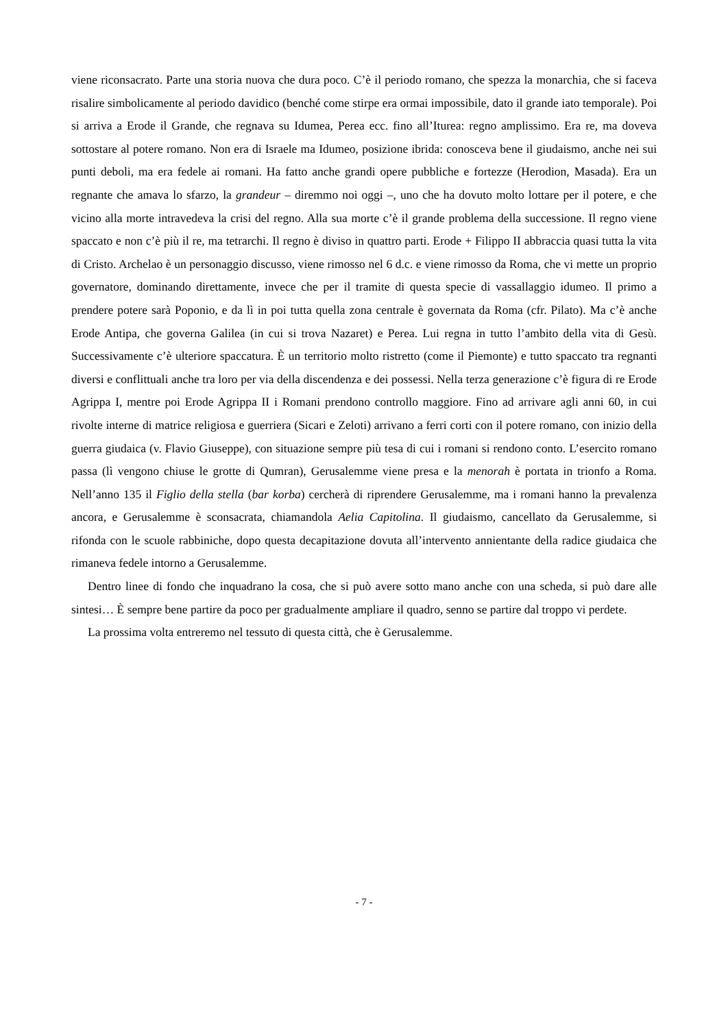viene riconsacrato. Parte una storia nuova che dura poco. C’è il periodo romano, che spezza la monarchia, che si faceva risalire simbolicamente al periodo davidico (benché come stirpe era ormai impossibile, dato il grande iato temporale). Poi si arriva a Erode il Grande, che regnava su Idumea, Perea ecc. fino all’Iturea: regno amplissimo. Era re, ma doveva sottostare al potere romano. Non era di Israele ma Idumeo, posizione ibrida: conosceva bene il giudaismo, anche nei sui punti deboli, ma era fedele ai romani. Ha fatto anche grandi opere pubbliche e fortezze (Herodion, Masada). Era un regnante che amava lo sfarzo, la grandeur – diremmo noi oggi –, uno che ha dovuto molto lottare per il potere, e che vicino alla morte intravedeva la crisi del regno. Alla sua morte c’è il grande problema della successione. Il regno viene spaccato e non c’è più il re, ma tetrarchi. Il regno è diviso in quattro parti. Erode + Filippo II abbraccia quasi tutta la vita di Cristo. Archelao è un personaggio discusso, viene rimosso nel 6 d.c. e viene rimosso da Roma, che vi mette un proprio governatore, dominando direttamente, invece che per il tramite di questa specie di vassallaggio idumeo. Il primo a prendere potere sarà Poponio, e da lì in poi tutta quella zona centrale è governata da Roma (cfr. Pilato). Ma c’è anche Erode Antipa, che governa Galilea (in cui si trova Nazaret) e Perea. Lui regna in tutto l’ambito della vita di Gesù. Successivamente c’è ulteriore spaccatura. È un territorio molto ristretto (come il Piemonte) e tutto spaccato tra regnanti diversi e conflittuali anche tra loro per via della discendenza e dei possessi. Nella terza generazione c’è figura di re Erode Agrippa I, mentre poi Erode Agrippa II i Romani prendono controllo maggiore. Fino ad arrivare agli anni 60, in cui rivolte interne di matrice religiosa e guerriera (Sicari e Zeloti) arrivano a ferri corti con il potere romano, con inizio della guerra giudaica (v. Flavio Giuseppe), con situazione sempre più tesa di cui i romani si rendono conto. L’esercito romano passa (lì vengono chiuse le grotte di Qumran), Gerusalemme viene presa e la menorah è portata in trionfo a Roma. Nell’anno 135 il Figlio della stella (bar korba) cercherà di riprendere Gerusalemme, ma i romani hanno la prevalenza ancora, e Gerusalemme è sconsacrata, chiamandola Aelia Capitolina. Il giudaismo, cancellato da Gerusalemme, si rifonda con le scuole rabbiniche, dopo questa decapitazione dovuta all’intervento annientante della radice giudaica che rimaneva fedele intorno a Gerusalemme.
Dentro linee di fondo che inquadrano la cosa, che si può avere sotto mano anche con una scheda, si può dare alle sintesi… È sempre bene partire da poco per gradualmente ampliare il quadro, senno se partire dal troppo vi perdete.
La prossima volta entreremo nel tessuto di questa città, che è Gerusalemme.
- 7 -